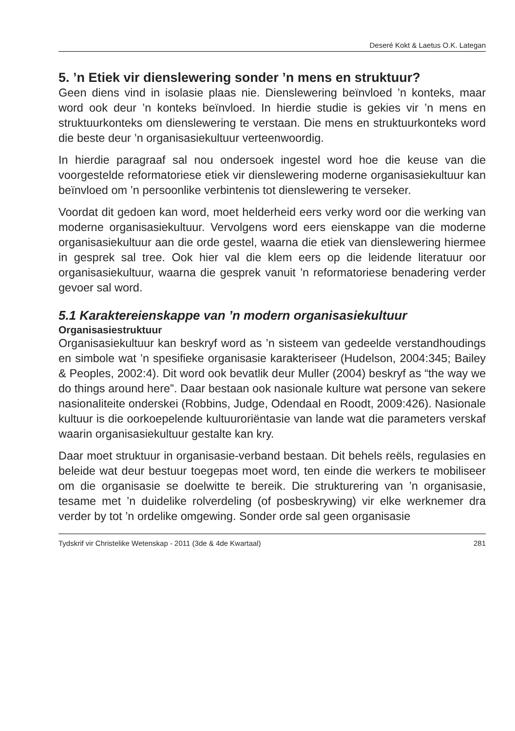Deseré Kokt & Laetus O.K. Lategan
5. ’n Etiek vir dienslewering sonder ’n mens en struktuur?
Geen diens vind in isolasie plaas nie. Dienslewering beïnvloed ’n konteks, maar word ook deur ’n konteks beïnvloed. In hierdie studie is gekies vir ’n mens en struktuurkonteks om dienslewering te verstaan. Die mens en struktuurkonteks word die beste deur ’n organisasiekultuur verteenwoordig.
In hierdie paragraaf sal nou ondersoek ingestel word hoe die keuse van die voorgestelde reformatoriese etiek vir dienslewering moderne organisasiekultuur kan beïnvloed om ’n persoonlike verbintenis tot dienslewering te verseker.
Voordat dit gedoen kan word, moet helderheid eers verky word oor die werking van moderne organisasiekultuur. Vervolgens word eers eienskappe van die moderne organisasiekultuur aan die orde gestel, waarna die etiek van dienslewering hiermee in gesprek sal tree. Ook hier val die klem eers op die leidende literatuur oor organisasiekultuur, waarna die gesprek vanuit ’n reformatoriese benadering verder gevoer sal word.
5.1 Karaktereienskappe van ’n modern organisasiekultuur
Organisasiestruktuur
Organisasiekultuur kan beskryf word as ’n sisteem van gedeelde verstandhoudings en simbole wat ’n spesifieke organisasie karakteriseer (Hudelson, 2004:345; Bailey & Peoples, 2002:4). Dit word ook bevatlik deur Muller (2004) beskryf as “the way we do things around here”. Daar bestaan ook nasionale kulture wat persone van sekere nasionaliteite onderskei (Robbins, Judge, Odendaal en Roodt, 2009:426). Nasionale kultuur is die oorkoepelende kultuuroriëntasie van lande wat die parameters verskaf waarin organisasiekultuur gestalte kan kry.
Daar moet struktuur in organisasie-verband bestaan. Dit behels reëls, regulasies en beleide wat deur bestuur toegepas moet word, ten einde die werkers te mobiliseer om die organisasie se doelwitte te bereik. Die strukturering van ’n organisasie, tesame met ’n duidelike rolverdeling (of posbeskrywing) vir elke werknemer dra verder by tot ’n ordelike omgewing. Sonder orde sal geen organisasie
Tydskrif vir Christelike Wetenskap - 2011 (3de & 4de Kwartaal) 281